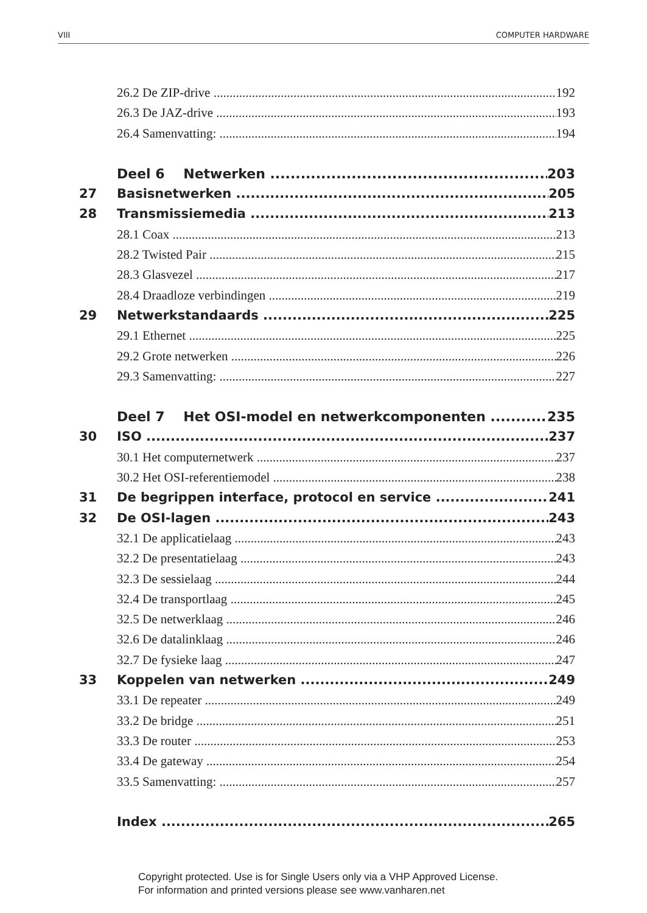VIII COMPUTER HARDWARE
26.2 De ZIP-drive 192
26.3 De JAZ-drive 193
26.4 Samenvatting: 194
Deel 6 Netwerken 203
27 Basisnetwerken 205
28 Transmissiemedia 213
28.1 Coax 213
28.2 Twisted Pair 215
28.3 Glasvezel 217
28.4 Draadloze verbindingen 219
29 Netwerkstandaards 225
29.1 Ethernet 225
29.2 Grote netwerken 226
29.3 Samenvatting: 227
Deel 7 Het OSI-model en netwerkcomponenten 235
30 ISO 237
30.1 Het computernetwerk 237
30.2 Het OSI-referentiemodel 238
31 De begrippen interface, protocol en service 241
32 De OSI-lagen 243
32.1 De applicatielaag 243
32.2 De presentatielaag 243
32.3 De sessielaag 244
32.4 De transportlaag 245
32.5 De netwerklaag 246
32.6 De datalinklaag 246
32.7 De fysieke laag 247
33 Koppelen van netwerken 249
33.1 De repeater 249
33.2 De bridge 251
33.3 De router 253
33.4 De gateway 254
33.5 Samenvatting: 257
Index 265
Copyright protected. Use is for Single Users only via a VHP Approved License.
For information and printed versions please see www.vanharen.net